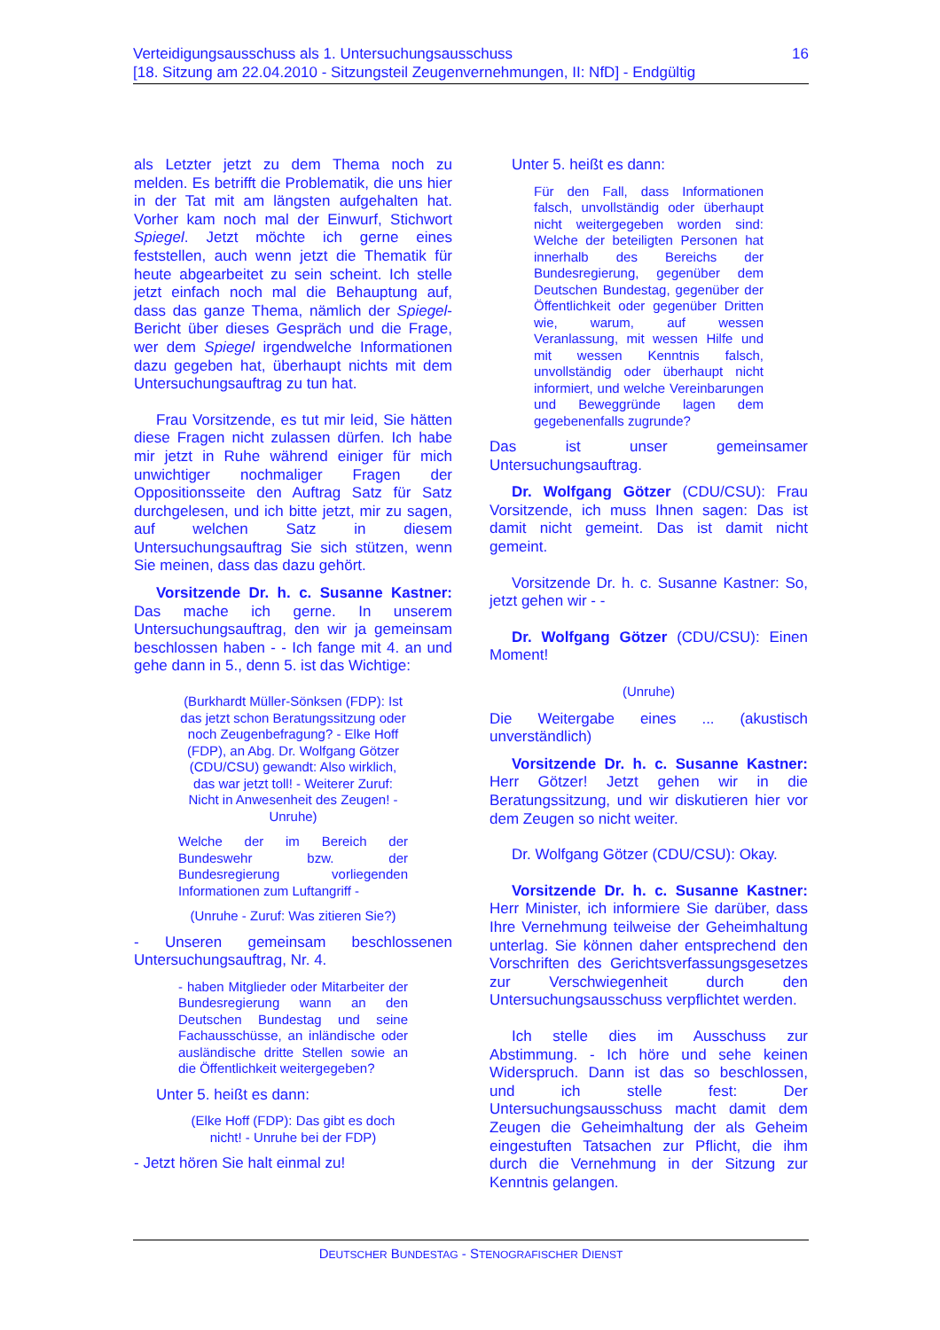16 Verteidigungsausschuss als 1. Untersuchungsausschuss
[18. Sitzung am 22.04.2010 - Sitzungsteil Zeugenvernehmungen, II: NfD] - Endgültig
als Letzter jetzt zu dem Thema noch zu melden. Es betrifft die Problematik, die uns hier in der Tat mit am längsten aufgehalten hat. Vorher kam noch mal der Einwurf, Stichwort Spiegel. Jetzt möchte ich gerne eines feststellen, auch wenn jetzt die Thematik für heute abgearbeitet zu sein scheint. Ich stelle jetzt einfach noch mal die Behauptung auf, dass das ganze Thema, nämlich der Spiegel-Bericht über dieses Gespräch und die Frage, wer dem Spiegel irgendwelche Informationen dazu gegeben hat, überhaupt nichts mit dem Untersuchungsauftrag zu tun hat.
Frau Vorsitzende, es tut mir leid, Sie hätten diese Fragen nicht zulassen dürfen. Ich habe mir jetzt in Ruhe während einiger für mich unwichtiger nochmaliger Fragen der Oppositionsseite den Auftrag Satz für Satz durchgelesen, und ich bitte jetzt, mir zu sagen, auf welchen Satz in diesem Untersuchungsauftrag Sie sich stützen, wenn Sie meinen, dass das dazu gehört.
Vorsitzende Dr. h. c. Susanne Kastner: Das mache ich gerne. In unserem Untersuchungsauftrag, den wir ja gemeinsam beschlossen haben - - Ich fange mit 4. an und gehe dann in 5., denn 5. ist das Wichtige:
(Burkhardt Müller-Sönksen (FDP): Ist das jetzt schon Beratungssitzung oder noch Zeugenbefragung? - Elke Hoff (FDP), an Abg. Dr. Wolfgang Götzer (CDU/CSU) gewandt: Also wirklich, das war jetzt toll! - Weiterer Zuruf: Nicht in Anwesenheit des Zeugen! - Unruhe)
Welche der im Bereich der Bundeswehr bzw. der Bundesregierung vorliegenden Informationen zum Luftangriff -
(Unruhe - Zuruf: Was zitieren Sie?)
- Unseren gemeinsam beschlossenen Untersuchungsauftrag, Nr. 4.
- haben Mitglieder oder Mitarbeiter der Bundesregierung wann an den Deutschen Bundestag und seine Fachausschüsse, an inländische oder ausländische dritte Stellen sowie an die Öffentlichkeit weitergegeben?
Unter 5. heißt es dann:
(Elke Hoff (FDP): Das gibt es doch nicht! - Unruhe bei der FDP)
- Jetzt hören Sie halt einmal zu!
Unter 5. heißt es dann:
Für den Fall, dass Informationen falsch, unvollständig oder überhaupt nicht weitergegeben worden sind: Welche der beteiligten Personen hat innerhalb des Bereichs der Bundesregierung, gegenüber dem Deutschen Bundestag, gegenüber der Öffentlichkeit oder gegenüber Dritten wie, warum, auf wessen Veranlassung, mit wessen Hilfe und mit wessen Kenntnis falsch, unvollständig oder überhaupt nicht informiert, und welche Vereinbarungen und Beweggründe lagen dem gegebenenfalls zugrunde?
Das ist unser gemeinsamer Untersuchungsauftrag.
Dr. Wolfgang Götzer (CDU/CSU): Frau Vorsitzende, ich muss Ihnen sagen: Das ist damit nicht gemeint. Das ist damit nicht gemeint.
Vorsitzende Dr. h. c. Susanne Kastner: So, jetzt gehen wir - -
Dr. Wolfgang Götzer (CDU/CSU): Einen Moment!
(Unruhe)
Die Weitergabe eines ... (akustisch unverständlich)
Vorsitzende Dr. h. c. Susanne Kastner: Herr Götzer! Jetzt gehen wir in die Beratungssitzung, und wir diskutieren hier vor dem Zeugen so nicht weiter.
Dr. Wolfgang Götzer (CDU/CSU): Okay.
Vorsitzende Dr. h. c. Susanne Kastner: Herr Minister, ich informiere Sie darüber, dass Ihre Vernehmung teilweise der Geheimhaltung unterlag. Sie können daher entsprechend den Vorschriften des Gerichtsverfassungsgesetzes zur Verschwiegenheit durch den Untersuchungsausschuss verpflichtet werden.
Ich stelle dies im Ausschuss zur Abstimmung. - Ich höre und sehe keinen Widerspruch. Dann ist das so beschlossen, und ich stelle fest: Der Untersuchungsausschuss macht damit dem Zeugen die Geheimhaltung der als Geheim eingestuften Tatsachen zur Pflicht, die ihm durch die Vernehmung in der Sitzung zur Kenntnis gelangen.
DEUTSCHER BUNDESTAG - STENOGRAFISCHER DIENST